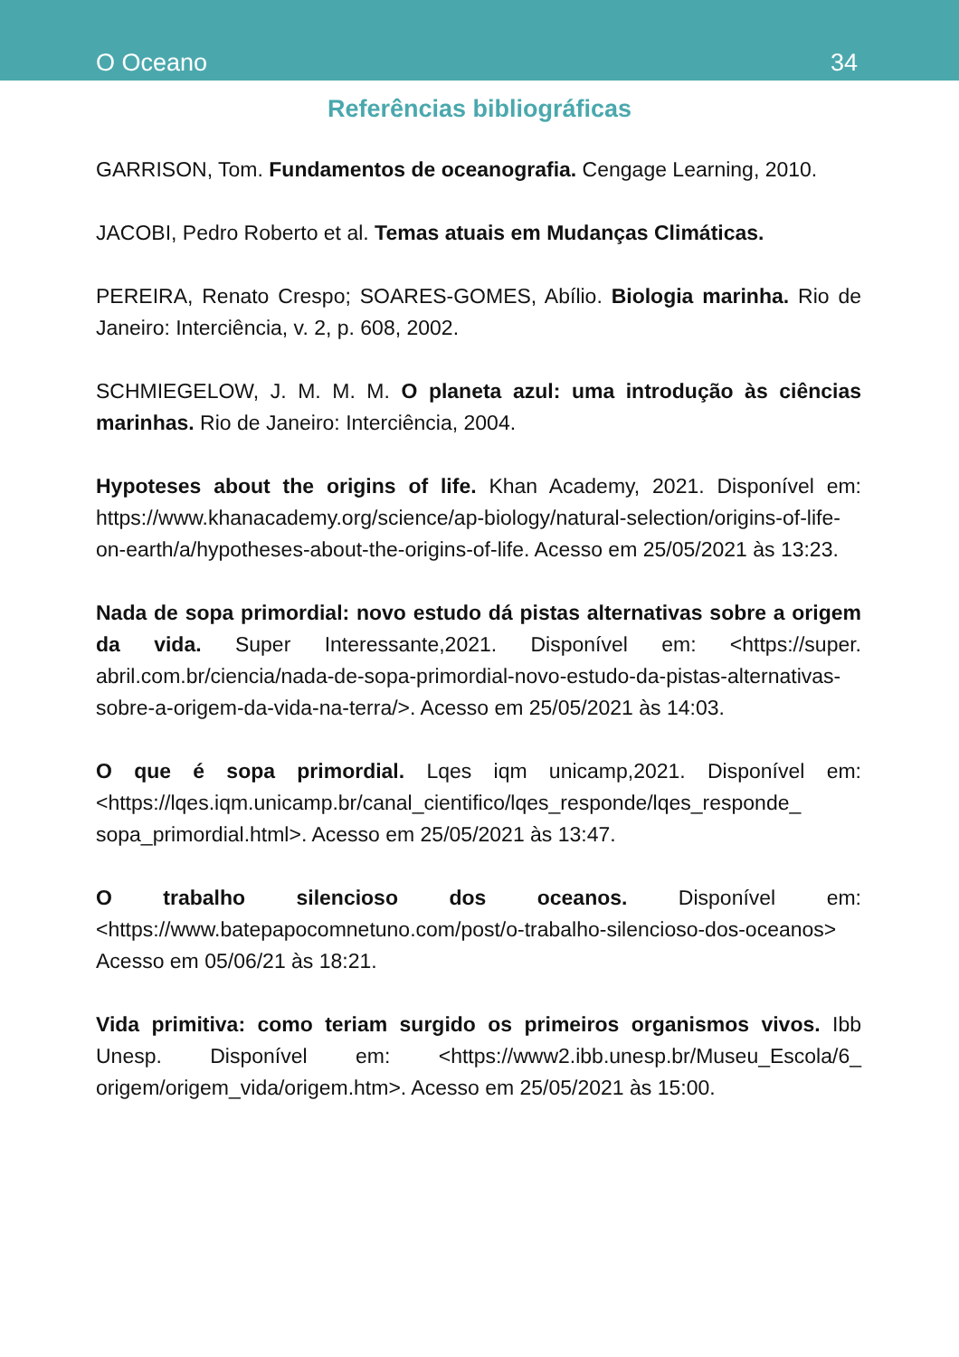O Oceano 34
Referências bibliográficas
GARRISON, Tom. Fundamentos de oceanografia. Cengage Learning, 2010.
JACOBI, Pedro Roberto et al. Temas atuais em Mudanças Climáticas.
PEREIRA, Renato Crespo; SOARES-GOMES, Abílio. Biologia marinha. Rio de Janeiro: Interciência, v. 2, p. 608, 2002.
SCHMIEGELOW, J. M. M. M. O planeta azul: uma introdução às ciências marinhas. Rio de Janeiro: Interciência, 2004.
Hypoteses about the origins of life. Khan Academy, 2021. Disponível em: https://www.khanacademy.org/science/ap-biology/natural-selection/origins-of-life-on-earth/a/hypotheses-about-the-origins-of-life. Acesso em 25/05/2021 às 13:23.
Nada de sopa primordial: novo estudo dá pistas alternativas sobre a origem da vida. Super Interessante,2021. Disponível em: <https://super. abril.com.br/ciencia/nada-de-sopa-primordial-novo-estudo-da-pistas-alternativas-sobre-a-origem-da-vida-na-terra/>. Acesso em 25/05/2021 às 14:03.
O que é sopa primordial. Lqes iqm unicamp,2021. Disponível em: <https://lqes.iqm.unicamp.br/canal_cientifico/lqes_responde/lqes_responde_ sopa_primordial.html>. Acesso em 25/05/2021 às 13:47.
O trabalho silencioso dos oceanos. Disponível em: <https://www.batepapocomnetuno.com/post/o-trabalho-silencioso-dos-oceanos> Acesso em 05/06/21 às 18:21.
Vida primitiva: como teriam surgido os primeiros organismos vivos. Ibb Unesp. Disponível em: <https://www2.ibb.unesp.br/Museu_Escola/6_ origem/origem_vida/origem.htm>. Acesso em 25/05/2021 às 15:00.